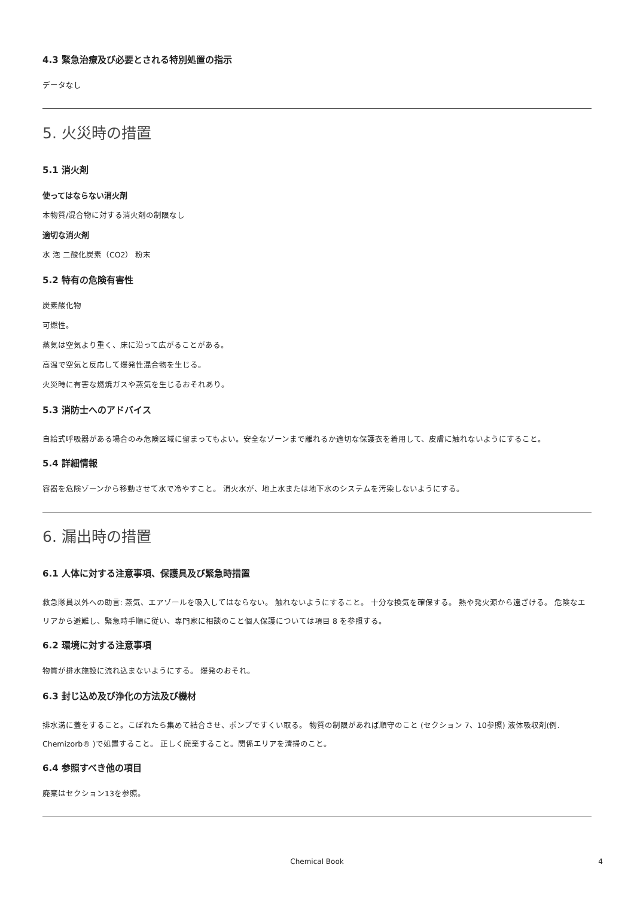4.3 緊急治療及び必要とされる特別処置の指示
データなし
5. 火災時の措置
5.1 消火剤
使ってはならない消火剤
本物質/混合物に対する消火剤の制限なし
適切な消火剤
水 泡 二酸化炭素（CO2） 粉末
5.2 特有の危険有害性
炭素酸化物
可燃性。
蒸気は空気より重く、床に沿って広がることがある。
高温で空気と反応して爆発性混合物を生じる。
火災時に有害な燃焼ガスや蒸気を生じるおそれあり。
5.3 消防士へのアドバイス
自給式呼吸器がある場合のみ危険区域に留まってもよい。安全なゾーンまで離れるか適切な保護衣を着用して、皮膚に触れないようにすること。
5.4 詳細情報
容器を危険ゾーンから移動させて水で冷やすこと。 消火水が、地上水または地下水のシステムを汚染しないようにする。
6. 漏出時の措置
6.1 人体に対する注意事項、保護具及び緊急時措置
救急隊員以外への助言: 蒸気、エアゾールを吸入してはならない。 触れないようにすること。 十分な換気を確保する。 熱や発火源から遠ざける。 危険なエリアから避難し、緊急時手順に従い、専門家に相談のこと個人保護については項目 8 を参照する。
6.2 環境に対する注意事項
物質が排水施設に流れ込まないようにする。 爆発のおそれ。
6.3 封じ込め及び浄化の方法及び機材
排水溝に蓋をすること。こぼれたら集めて結合させ、ポンプですくい取る。 物質の制限があれば順守のこと (セクション 7、10参照) 液体吸収剤(例. Chemizorb® )で処置すること。 正しく廃棄すること。関係エリアを清掃のこと。
6.4 参照すべき他の項目
廃棄はセクション13を参照。
Chemical Book 4